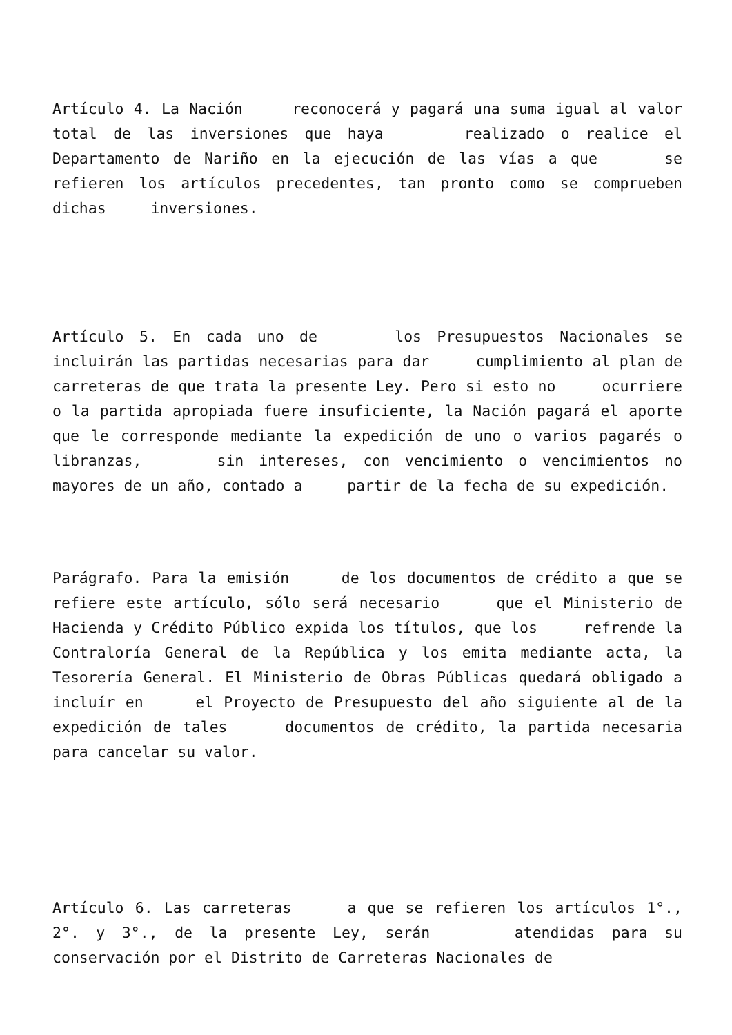Artículo 4. La Nación reconocerá y pagará una suma igual al valor total de las inversiones que haya realizado o realice el Departamento de Nariño en la ejecución de las vías a que se refieren los artículos precedentes, tan pronto como se comprueben dichas inversiones.
Artículo 5. En cada uno de los Presupuestos Nacionales se incluirán las partidas necesarias para dar cumplimiento al plan de carreteras de que trata la presente Ley. Pero si esto no ocurriere o la partida apropiada fuere insuficiente, la Nación pagará el aporte que le corresponde mediante la expedición de uno o varios pagarés o libranzas, sin intereses, con vencimiento o vencimientos no mayores de un año, contado a partir de la fecha de su expedición.
Parágrafo. Para la emisión de los documentos de crédito a que se refiere este artículo, sólo será necesario que el Ministerio de Hacienda y Crédito Público expida los títulos, que los refrende la Contraloría General de la República y los emita mediante acta, la Tesorería General. El Ministerio de Obras Públicas quedará obligado a incluír en el Proyecto de Presupuesto del año siguiente al de la expedición de tales documentos de crédito, la partida necesaria para cancelar su valor.
Artículo 6. Las carreteras a que se refieren los artículos 1°., 2°. y 3°., de la presente Ley, serán atendidas para su conservación por el Distrito de Carreteras Nacionales de